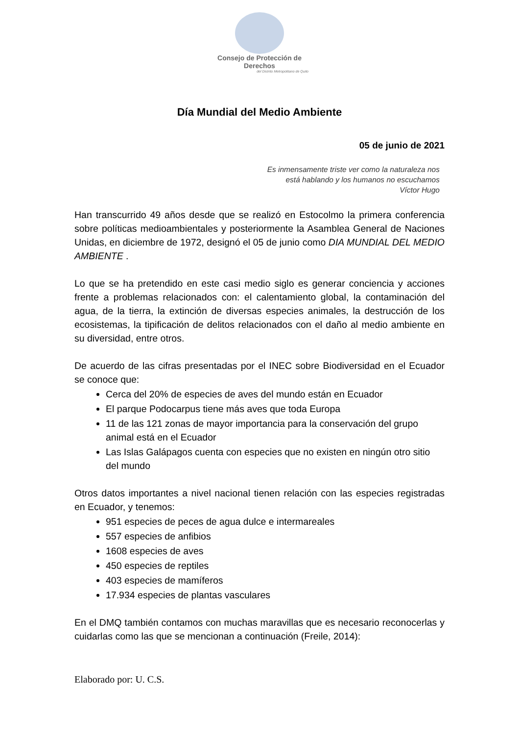Consejo de Protección de Derechos
del Distrito Metropolitano de Quito
Día Mundial del Medio Ambiente
05 de junio de 2021
Es inmensamente triste ver como la naturaleza nos
está hablando y los humanos no escuchamos
Víctor Hugo
Han transcurrido 49 años desde que se realizó en Estocolmo la primera conferencia sobre políticas medioambientales y posteriormente la Asamblea General de Naciones Unidas, en diciembre de 1972, designó el 05 de junio como DIA MUNDIAL DEL MEDIO AMBIENTE .
Lo que se ha pretendido en este casi medio siglo es generar conciencia y acciones frente a problemas relacionados con: el calentamiento global, la contaminación del agua, de la tierra, la extinción de diversas especies animales, la destrucción de los ecosistemas, la tipificación de delitos relacionados con el daño al medio ambiente en su diversidad, entre otros.
De acuerdo de las cifras presentadas por el INEC sobre Biodiversidad en el Ecuador se conoce que:
Cerca del 20% de especies de aves del mundo están en Ecuador
El parque Podocarpus tiene más aves que toda Europa
11 de las 121 zonas de mayor importancia para la conservación del grupo animal está en el Ecuador
Las Islas Galápagos cuenta con especies que no existen en ningún otro sitio del mundo
Otros datos importantes a nivel nacional tienen relación con las especies registradas en Ecuador, y tenemos:
951 especies de peces de agua dulce e intermareales
557 especies de anfibios
1608 especies de aves
450 especies de reptiles
403 especies de mamíferos
17.934 especies de plantas vasculares
En el DMQ también contamos con muchas maravillas que es necesario reconocerlas y cuidarlas como las que se mencionan a continuación (Freile, 2014):
Elaborado por: U. C.S.